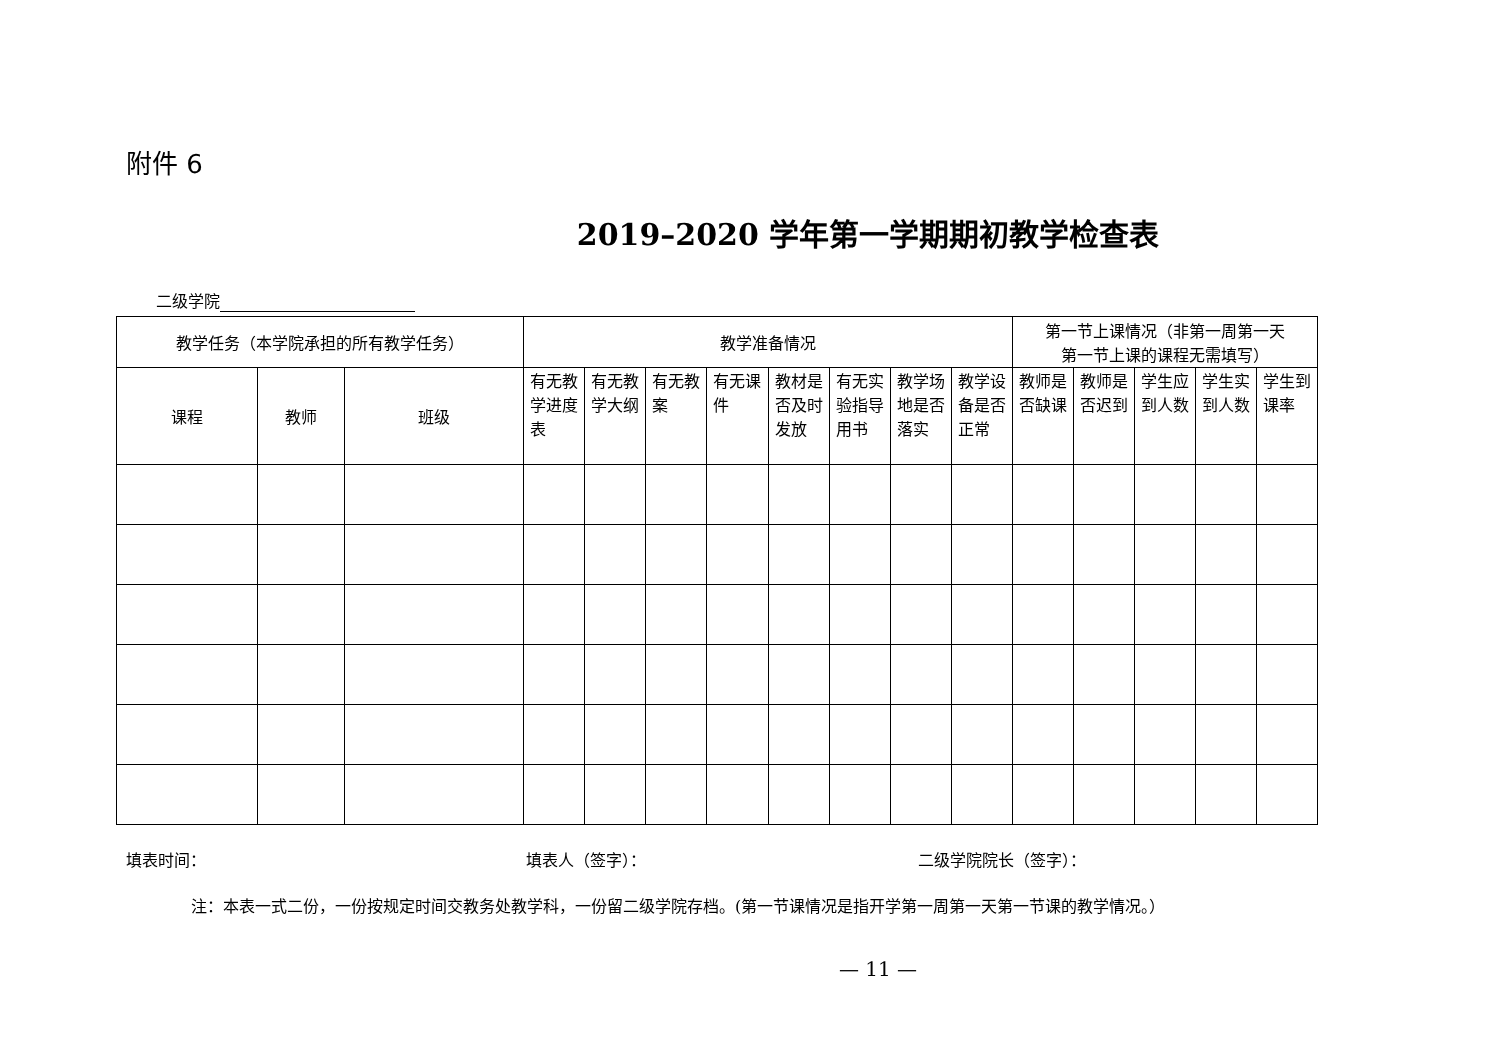附件 6
2019–2020 学年第一学期期初教学检查表
二级学院
| 教学任务（本学院承担的所有教学任务） | | | 教学准备情况 | | | | | | | | 第一节上课情况（非第一周第一天 第一节上课的课程无需填写） | | | | |
| --- | --- | --- | --- | --- | --- | --- | --- | --- | --- | --- | --- | --- | --- | --- | --- |
| 课程 | 教师 | 班级 | 有无教学进度表 | 有无教学大纲 | 有无教案 | 有无课件 | 教材是否及时发放 | 有无实验指导用书 | 教学场地是否落实 | 教学设备是否正常 | 教师是否缺课 | 教师是否迟到 | 学生应到人数 | 学生实到人数 | 学生到课率 |
填表时间： 填表人（签字）： 二级学院院长（签字）：
注：本表一式二份，一份按规定时间交教务处教学科，一份留二级学院存档。(第一节课情况是指开学第一周第一天第一节课的教学情况。）
— 11 —